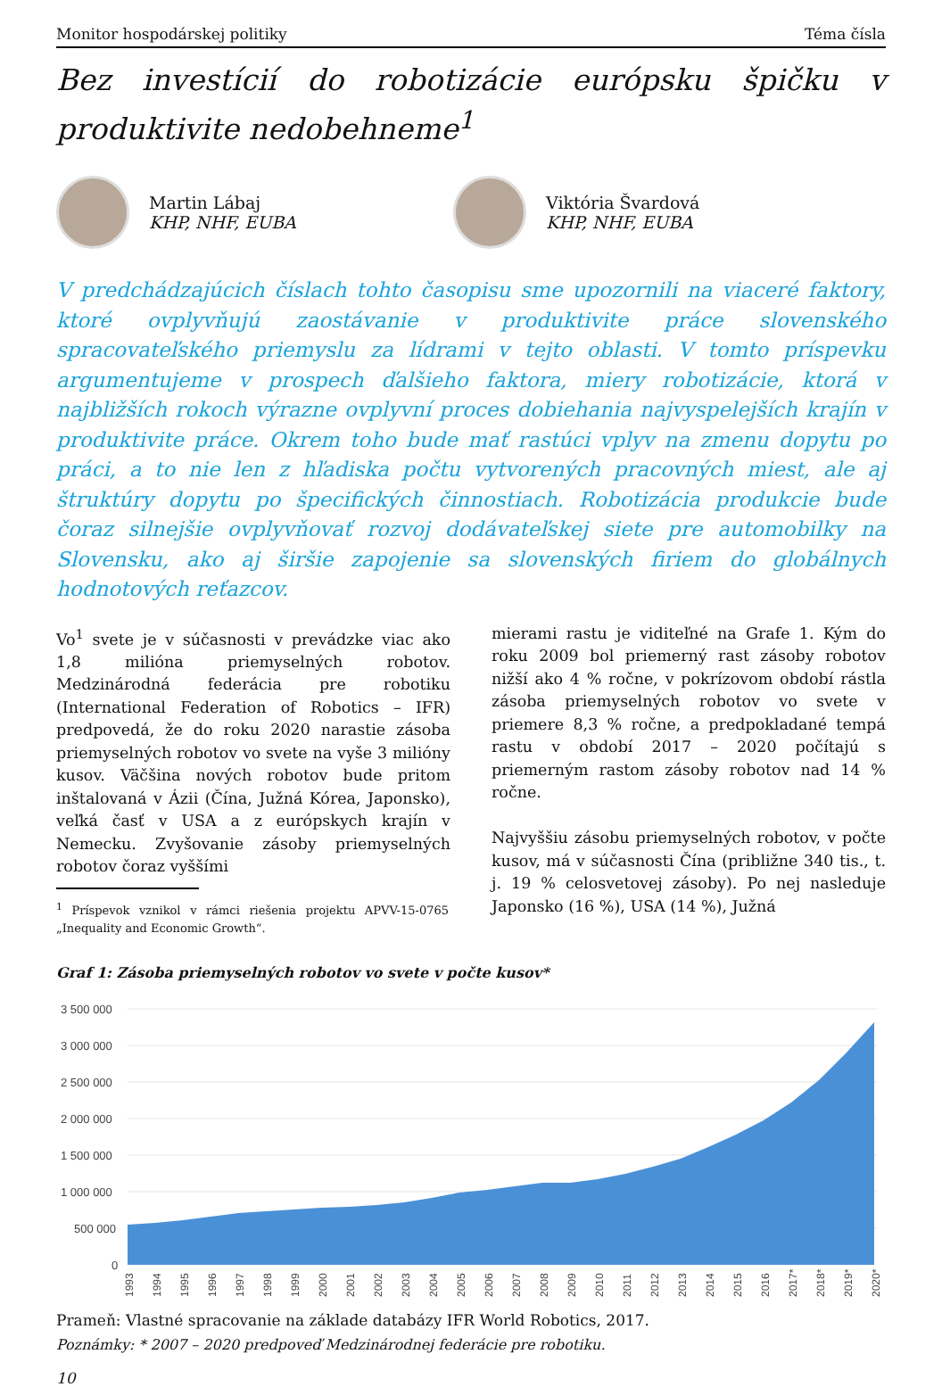Monitor hospodárskej politiky Téma čísla
Bez investícií do robotizácie európsku špičku v produktivite nedobehneme<sup>1</sup>
Martin Lábaj
KHP, NHF, EUBA
Viktória Švardová
KHP, NHF, EUBA
V predchádzajúcich číslach tohto časopisu sme upozornili na viaceré faktory, ktoré ovplyvňujú zaostávanie v produktivite práce slovenského spracovateľského priemyslu za lídrami v tejto oblasti. V tomto príspevku argumentujeme v prospech ďalšieho faktora, miery robotizácie, ktorá v najbližších rokoch výrazne ovplyvní proces dobiehania najvyspelejších krajín v produktivite práce. Okrem toho bude mať rastúci vplyv na zmenu dopytu po práci, a to nie len z hľadiska počtu vytvorených pracovných miest, ale aj štruktúry dopytu po špecifických činnostiach. Robotizácia produkcie bude čoraz silnejšie ovplyvňovať rozvoj dodávateľskej siete pre automobilky na Slovensku, ako aj širšie zapojenie sa slovenských firiem do globálnych hodnotových reťazcov.
Vo<sup>1</sup> svete je v súčasnosti v prevádzke viac ako 1,8 milióna priemyselných robotov. Medzinárodná federácia pre robotiku (International Federation of Robotics – IFR) predpovedá, že do roku 2020 narastie zásoba priemyselných robotov vo svete na vyše 3 milióny kusov. Väčšina nových robotov bude pritom inštalovaná v Ázii (Čína, Južná Kórea, Japonsko), veľká časť v USA a z európskych krajín v Nemecku. Zvyšovanie zásoby priemyselných robotov čoraz vyššími
<sup>1</sup> Príspevok vznikol v rámci riešenia projektu APVV-15-0765 „Inequality and Economic Growth“.
mierami rastu je viditeľné na Grafe 1. Kým do roku 2009 bol priemerný rast zásoby robotov nižší ako 4 % ročne, v pokrízovom období rástla zásoba priemyselných robotov vo svete v priemere 8,3 % ročne, a predpokladané tempá rastu v období 2017 – 2020 počítajú s priemerným rastom zásoby robotov nad 14 % ročne.
Najvyššiu zásobu priemyselných robotov, v počte kusov, má v súčasnosti Čína (približne 340 tis., t. j. 19 % celosvetovej zásoby). Po nej nasleduje Japonsko (16 %), USA (14 %), Južná
Graf 1: Zásoba priemyselných robotov vo svete v počte kusov*
3 500 000
3 000 000
2 500 000
2 000 000
1 500 000
1 000 000
500 000
0
1993
1994
1995
1996
1997
1998
1999
2000
2001
2002
2003
2004
2005
2006
2007
2008
2009
2010
2011
2012
2013
2014
2015
2016
2017*
2018*
2019*
2020*
Prameň: Vlastné spracovanie na základe databázy IFR World Robotics, 2017.
Poznámky: * 2007 – 2020 predpoveď Medzinárodnej federácie pre robotiku.
10